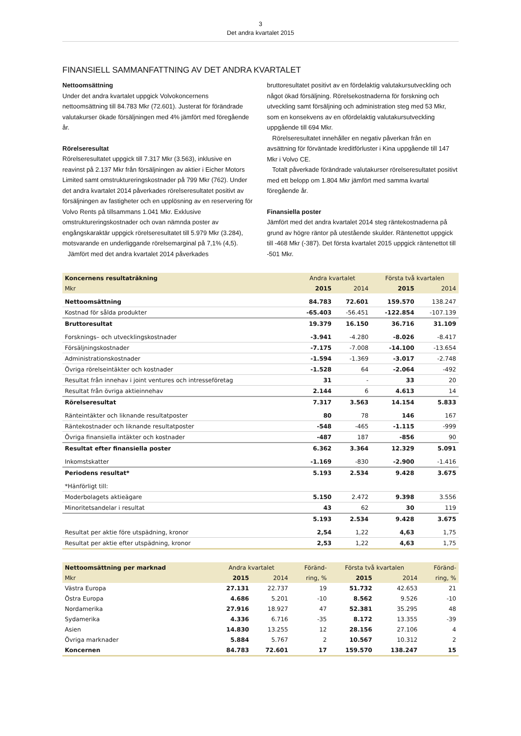3
Det andra kvartalet 2015
FINANSIELL SAMMANFATTNING AV DET ANDRA KVARTALET
Nettoomsättning
Under det andra kvartalet uppgick Volvokoncernens nettoomsättning till 84.783 Mkr (72.601). Justerat för förändrade valutakurser ökade försäljningen med 4% jämfört med föregående år.
Rörelseresultat
Rörelseresultatet uppgick till 7.317 Mkr (3.563), inklusive en reavinst på 2.137 Mkr från försäljningen av aktier i Eicher Motors Limited samt omstruktureringskostnader på 799 Mkr (762). Under det andra kvartalet 2014 påverkades rörelseresultatet positivt av försäljningen av fastigheter och en upplösning av en reservering för Volvo Rents på tillsammans 1.041 Mkr. Exklusive omstruktureringskostnader och ovan nämnda poster av engångskaraktär uppgick rörelseresultatet till 5.979 Mkr (3.284), motsvarande en underliggande rörelsemarginal på 7,1% (4,5).
Jämfört med det andra kvartalet 2014 påverkades
bruttoresultatet positivt av en fördelaktig valutakursutveckling och något ökad försäljning. Rörelsekostnaderna för forskning och utveckling samt försäljning och administration steg med 53 Mkr, som en konsekvens av en ofördelaktig valutakursutveckling uppgående till 694 Mkr.
Rörelseresultatet innehåller en negativ påverkan från en avsättning för förväntade kreditförluster i Kina uppgående till 147 Mkr i Volvo CE.
Totalt påverkade förändrade valutakurser rörelseresultatet positivt med ett belopp om 1.804 Mkr jämfört med samma kvartal föregående år.
Finansiella poster
Jämfört med det andra kvartalet 2014 steg räntekostnaderna på grund av högre räntor på utestående skulder. Räntenettot uppgick till -468 Mkr (-387). Det första kvartalet 2015 uppgick räntenettot till -501 Mkr.
| Koncernens resultaträkning | Andra kvartalet | | Första två kvartalen | |
| Mkr | 2015 | 2014 | 2015 | 2014 |
| Nettoomsättning | 84.783 | 72.601 | 159.570 | 138.247 |
| Kostnad för sålda produkter | -65.403 | -56.451 | -122.854 | -107.139 |
| Bruttoresultat | 19.379 | 16.150 | 36.716 | 31.109 |
| Forsknings– och utvecklingskostnader | -3.941 | -4.280 | -8.026 | -8.417 |
| Försäljningskostnader | -7.175 | -7.008 | -14.100 | -13.654 |
| Administrationskostnader | -1.594 | -1.369 | -3.017 | -2.748 |
| Övriga rörelseintäkter och kostnader | -1.528 | 64 | -2.064 | -492 |
| Resultat från innehav i joint ventures och intresseföretag | 31 | - | 33 | 20 |
| Resultat från övriga aktieinnehav | 2.144 | 6 | 4.613 | 14 |
| Rörelseresultat | 7.317 | 3.563 | 14.154 | 5.833 |
| Ränteintäkter och liknande resultatposter | 80 | 78 | 146 | 167 |
| Räntekostnader och liknande resultatposter | -548 | -465 | -1.115 | -999 |
| Övriga finansiella intäkter och kostnader | -487 | 187 | -856 | 90 |
| Resultat efter finansiella poster | 6.362 | 3.364 | 12.329 | 5.091 |
| Inkomstskatter | -1.169 | -830 | -2.900 | -1.416 |
| Periodens resultat* | 5.193 | 2.534 | 9.428 | 3.675 |
| *Hänförligt till: | | | | |
| Moderbolagets aktieägare | 5.150 | 2.472 | 9.398 | 3.556 |
| Minoritetsandelar i resultat | 43 | 62 | 30 | 119 |
| | 5.193 | 2.534 | 9.428 | 3.675 |
| Resultat per aktie före utspädning, kronor | 2,54 | 1,22 | 4,63 | 1,75 |
| Resultat per aktie efter utspädning, kronor | 2,53 | 1,22 | 4,63 | 1,75 |
| Nettoomsättning per marknad | Andra kvartalet | | Föränd- | Första två kvartalen | | Föränd- |
| Mkr | 2015 | 2014 | ring, % | 2015 | 2014 | ring, % |
| Västra Europa | 27.131 | 22.737 | 19 | 51.732 | 42.653 | 21 |
| Östra Europa | 4.686 | 5.201 | -10 | 8.562 | 9.526 | -10 |
| Nordamerika | 27.916 | 18.927 | 47 | 52.381 | 35.295 | 48 |
| Sydamerika | 4.336 | 6.716 | -35 | 8.172 | 13.355 | -39 |
| Asien | 14.830 | 13.255 | 12 | 28.156 | 27.106 | 4 |
| Övriga marknader | 5.884 | 5.767 | 2 | 10.567 | 10.312 | 2 |
| Koncernen | 84.783 | 72.601 | 17 | 159.570 | 138.247 | 15 |